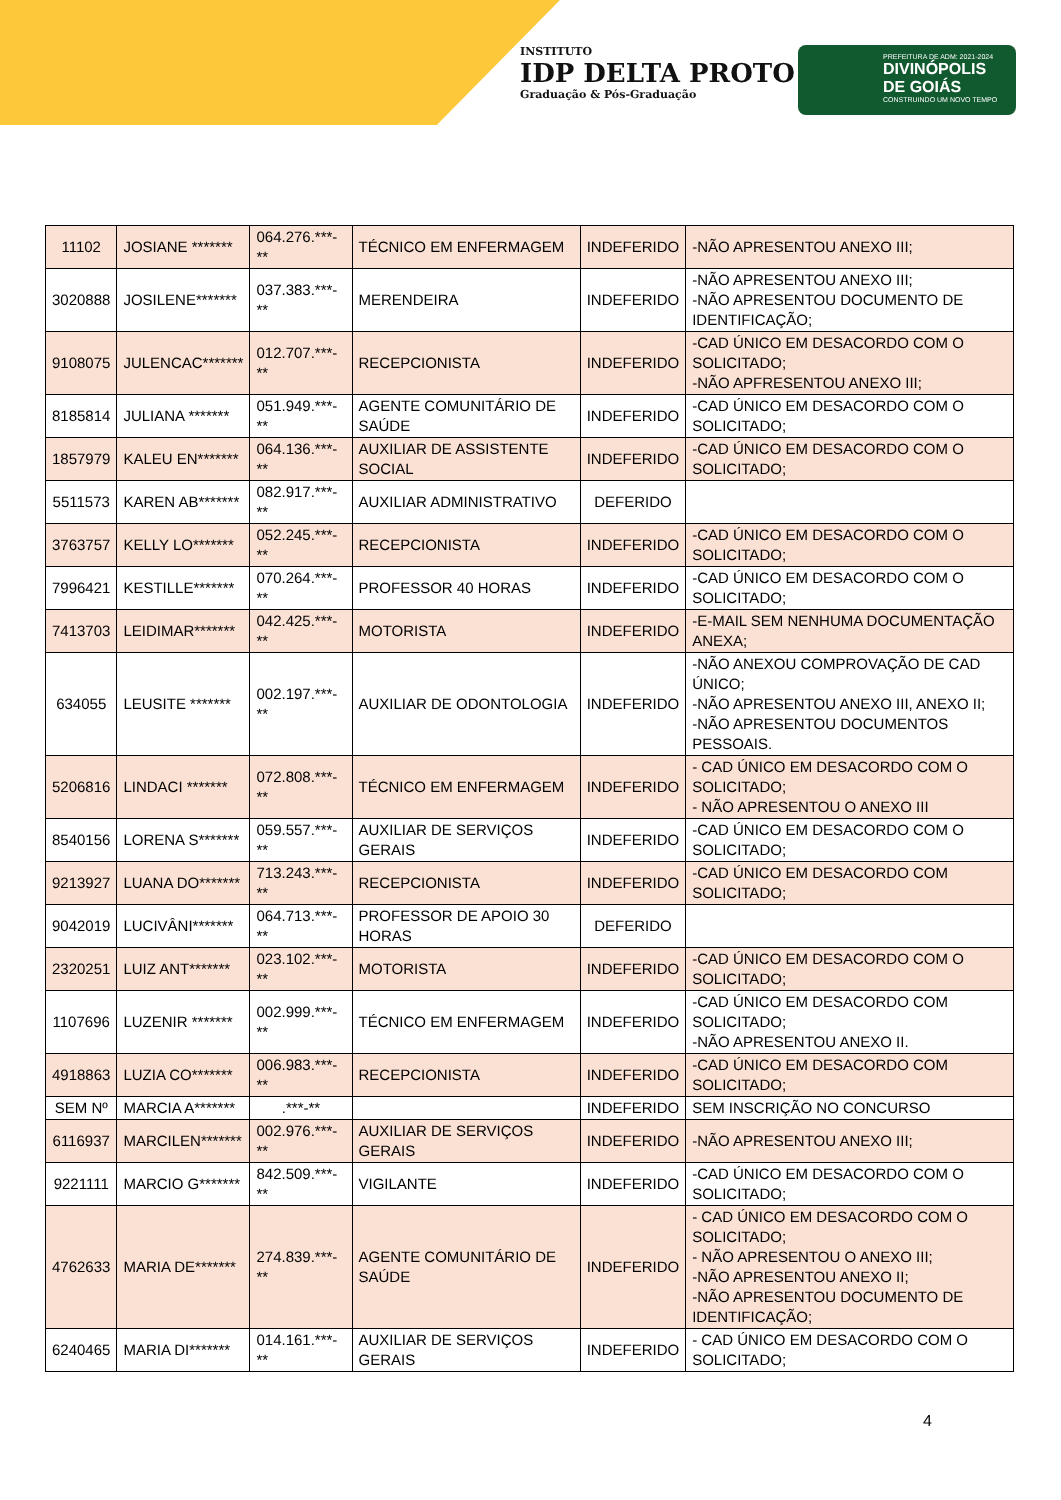INSTITUTO
IDP DELTA PROTO
Graduação & Pós-Graduação
PREFEITURA DE ADM: 2021-2024
DIVINÓPOLIS
DE GOIÁS
CONSTRUINDO UM NOVO TEMPO
| 11102 | JOSIANE ******* | 064.276.***-** | TÉCNICO EM ENFERMAGEM | INDEFERIDO | -NÃO APRESENTOU ANEXO III; |
| 3020888 | JOSILENE******* | 037.383.***-** | MERENDEIRA | INDEFERIDO | -NÃO APRESENTOU ANEXO III; -NÃO APRESENTOU DOCUMENTO DE IDENTIFICAÇÃO; |
| 9108075 | JULENCAC******* | 012.707.***-** | RECEPCIONISTA | INDEFERIDO | -CAD ÚNICO EM DESACORDO COM O SOLICITADO; -NÃO APFRESENTOU ANEXO III; |
| 8185814 | JULIANA ******* | 051.949.***-** | AGENTE COMUNITÁRIO DE SAÚDE | INDEFERIDO | -CAD ÚNICO EM DESACORDO COM O SOLICITADO; |
| 1857979 | KALEU EN******* | 064.136.***-** | AUXILIAR DE ASSISTENTE SOCIAL | INDEFERIDO | -CAD ÚNICO EM DESACORDO COM O SOLICITADO; |
| 5511573 | KAREN AB******* | 082.917.***-** | AUXILIAR ADMINISTRATIVO | DEFERIDO | |
| 3763757 | KELLY LO******* | 052.245.***-** | RECEPCIONISTA | INDEFERIDO | -CAD ÚNICO EM DESACORDO COM O SOLICITADO; |
| 7996421 | KESTILLE******* | 070.264.***-** | PROFESSOR 40 HORAS | INDEFERIDO | -CAD ÚNICO EM DESACORDO COM O SOLICITADO; |
| 7413703 | LEIDIMAR******* | 042.425.***-** | MOTORISTA | INDEFERIDO | -E-MAIL SEM NENHUMA DOCUMENTAÇÃO ANEXA; |
| 634055 | LEUSITE ******* | 002.197.***-** | AUXILIAR DE ODONTOLOGIA | INDEFERIDO | -NÃO ANEXOU COMPROVAÇÃO DE CAD ÚNICO; -NÃO APRESENTOU ANEXO III, ANEXO II; -NÃO APRESENTOU DOCUMENTOS PESSOAIS. |
| 5206816 | LINDACI ******* | 072.808.***-** | TÉCNICO EM ENFERMAGEM | INDEFERIDO | - CAD ÚNICO EM DESACORDO COM O SOLICITADO; - NÃO APRESENTOU O ANEXO III |
| 8540156 | LORENA S******* | 059.557.***-** | AUXILIAR DE SERVIÇOS GERAIS | INDEFERIDO | -CAD ÚNICO EM DESACORDO COM O SOLICITADO; |
| 9213927 | LUANA DO******* | 713.243.***-** | RECEPCIONISTA | INDEFERIDO | -CAD ÚNICO EM DESACORDO COM SOLICITADO; |
| 9042019 | LUCIVÂNI******* | 064.713.***-** | PROFESSOR DE APOIO 30 HORAS | DEFERIDO | |
| 2320251 | LUIZ ANT******* | 023.102.***-** | MOTORISTA | INDEFERIDO | -CAD ÚNICO EM DESACORDO COM O SOLICITADO; |
| 1107696 | LUZENIR ******* | 002.999.***-** | TÉCNICO EM ENFERMAGEM | INDEFERIDO | -CAD ÚNICO EM DESACORDO COM SOLICITADO; -NÃO APRESENTOU ANEXO II. |
| 4918863 | LUZIA CO******* | 006.983.***-** | RECEPCIONISTA | INDEFERIDO | -CAD ÚNICO EM DESACORDO COM SOLICITADO; |
| SEM Nº | MARCIA A******* | .***-** | | INDEFERIDO | SEM INSCRIÇÃO NO CONCURSO |
| 6116937 | MARCILEN******* | 002.976.***-** | AUXILIAR DE SERVIÇOS GERAIS | INDEFERIDO | -NÃO APRESENTOU ANEXO III; |
| 9221111 | MARCIO G******* | 842.509.***-** | VIGILANTE | INDEFERIDO | -CAD ÚNICO EM DESACORDO COM O SOLICITADO; |
| 4762633 | MARIA DE******* | 274.839.***-** | AGENTE COMUNITÁRIO DE SAÚDE | INDEFERIDO | - CAD ÚNICO EM DESACORDO COM O SOLICITADO; - NÃO APRESENTOU O ANEXO III; -NÃO APRESENTOU ANEXO II; -NÃO APRESENTOU DOCUMENTO DE IDENTIFICAÇÃO; |
| 6240465 | MARIA DI******* | 014.161.***-** | AUXILIAR DE SERVIÇOS GERAIS | INDEFERIDO | - CAD ÚNICO EM DESACORDO COM O SOLICITADO; |
4